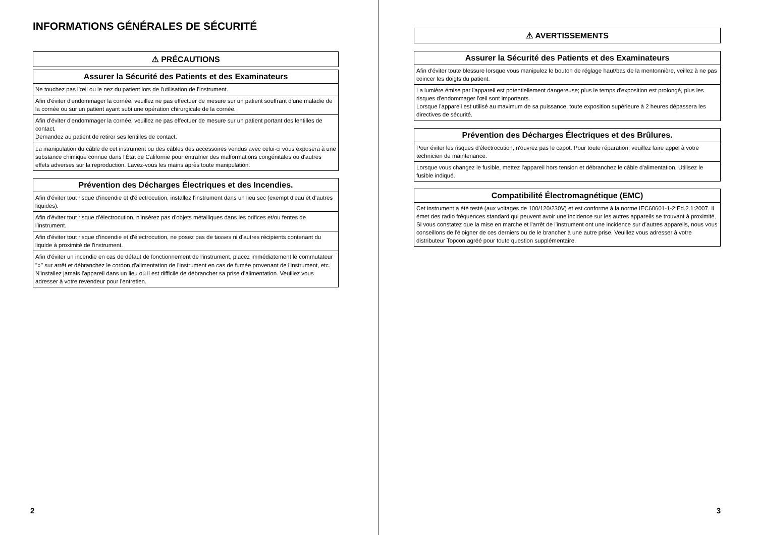INFORMATIONS GÉNÉRALES DE SÉCURITÉ
⚠ PRÉCAUTIONS
| Assurer la Sécurité des Patients et des Examinateurs |
| --- |
| Ne touchez pas l'œil ou le nez du patient lors de l'utilisation de l'instrument. |
| Afin d'éviter d'endommager la cornée, veuillez ne pas effectuer de mesure sur un patient souffrant d'une maladie de la cornée ou sur un patient ayant subi une opération chirurgicale de la cornée. |
| Afin d'éviter d'endommager la cornée, veuillez ne pas effectuer de mesure sur un patient portant des lentilles de contact. Demandez au patient de retirer ses lentilles de contact. |
| La manipulation du câble de cet instrument ou des câbles des accessoires vendus avec celui-ci vous exposera à une substance chimique connue dans l'État de Californie pour entraîner des malformations congénitales ou d'autres effets adverses sur la reproduction. Lavez-vous les mains après toute manipulation. |
| Prévention des Décharges Électriques et des Incendies. |
| --- |
| Afin d'éviter tout risque d'incendie et d'électrocution, installez l'instrument dans un lieu sec (exempt d'eau et d'autres liquides). |
| Afin d'éviter tout risque d'électrocution, n'insérez pas d'objets métalliques dans les orifices et/ou fentes de l'instrument. |
| Afin d'éviter tout risque d'incendie et d'électrocution, ne posez pas de tasses ni d'autres récipients contenant du liquide à proximité de l'instrument. |
| Afin d'éviter un incendie en cas de défaut de fonctionnement de l'instrument, placez immédiatement le commutateur "○" sur arrêt et débranchez le cordon d'alimentation de l'instrument en cas de fumée provenant de l'instrument, etc. N'installez jamais l'appareil dans un lieu où il est difficile de débrancher sa prise d'alimentation. Veuillez vous adresser à votre revendeur pour l'entretien. |
2
⚠ AVERTISSEMENTS
| Assurer la Sécurité des Patients et des Examinateurs |
| --- |
| Afin d'éviter toute blessure lorsque vous manipulez le bouton de réglage haut/bas de la mentonnière, veillez à ne pas coincer les doigts du patient. |
| La lumière émise par l'appareil est potentiellement dangereuse; plus le temps d'exposition est prolongé, plus les risques d'endommager l'œil sont importants. Lorsque l'appareil est utilisé au maximum de sa puissance, toute exposition supérieure à 2 heures dépassera les directives de sécurité. |
| Prévention des Décharges Électriques et des Brûlures. |
| --- |
| Pour éviter les risques d'électrocution, n'ouvrez pas le capot. Pour toute réparation, veuillez faire appel à votre technicien de maintenance. |
| Lorsque vous changez le fusible, mettez l'appareil hors tension et débranchez le câble d'alimentation. Utilisez le fusible indiqué. |
| Compatibilité Électromagnétique (EMC) |
| --- |
| Cet instrument a été testé (aux voltages de 100/120/230V) et est conforme à la norme IEC60601-1-2:Ed.2.1:2007. Il émet des radio fréquences standard qui peuvent avoir une incidence sur les autres appareils se trouvant à proximité. Si vous constatez que la mise en marche et l'arrêt de l'instrument ont une incidence sur d'autres appareils, nous vous conseillons de l'éloigner de ces derniers ou de le brancher à une autre prise. Veuillez vous adresser à votre distributeur Topcon agréé pour toute question supplémentaire. |
3